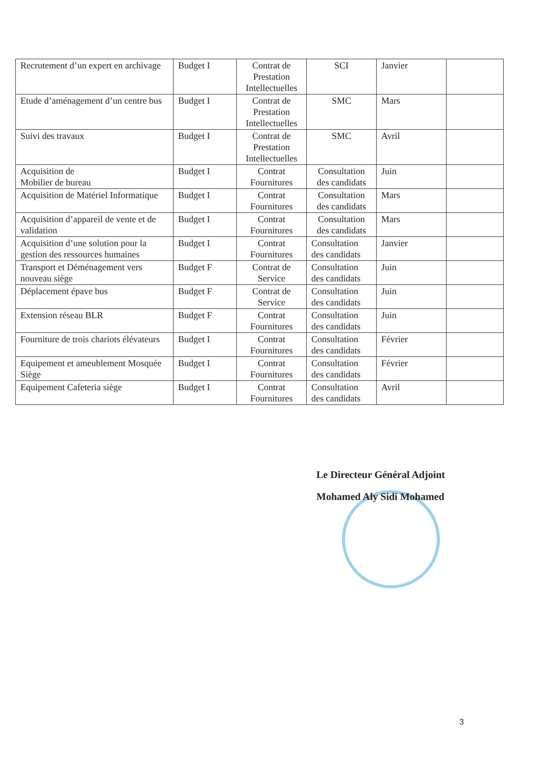| Recrutement d’un expert en archivage | Budget I | Contrat de Prestation Intellectuelles | SCI | Janvier | |
| Etude d’aménagement d’un centre bus | Budget I | Contrat de Prestation Intellectuelles | SMC | Mars | |
| Suivi des travaux | Budget I | Contrat de Prestation Intellectuelles | SMC | Avril | |
| Acquisition de Mobilier de bureau | Budget I | Contrat Fournitures | Consultation des candidats | Juin | |
| Acquisition de Matériel Informatique | Budget I | Contrat Fournitures | Consultation des candidats | Mars | |
| Acquisition d’appareil de vente et de validation | Budget I | Contrat Fournitures | Consultation des candidats | Mars | |
| Acquisition d’une solution pour la gestion des ressources humaines | Budget I | Contrat Fournitures | Consultation des candidats | Janvier | |
| Transport et Déménagement vers nouveau siège | Budget F | Contrat de Service | Consultation des candidats | Juin | |
| Déplacement épave bus | Budget F | Contrat de Service | Consultation des candidats | Juin | |
| Extension réseau BLR | Budget F | Contrat Fournitures | Consultation des candidats | Juin | |
| Fourniture de trois chariots élévateurs | Budget I | Contrat Fournitures | Consultation des candidats | Février | |
| Equipement et ameublement Mosquée Siège | Budget I | Contrat Fournitures | Consultation des candidats | Février | |
| Equipement Cafeteria siège | Budget I | Contrat Fournitures | Consultation des candidats | Avril | |
Le Directeur Général Adjoint
Mohamed Aly Sidi Mohamed
3